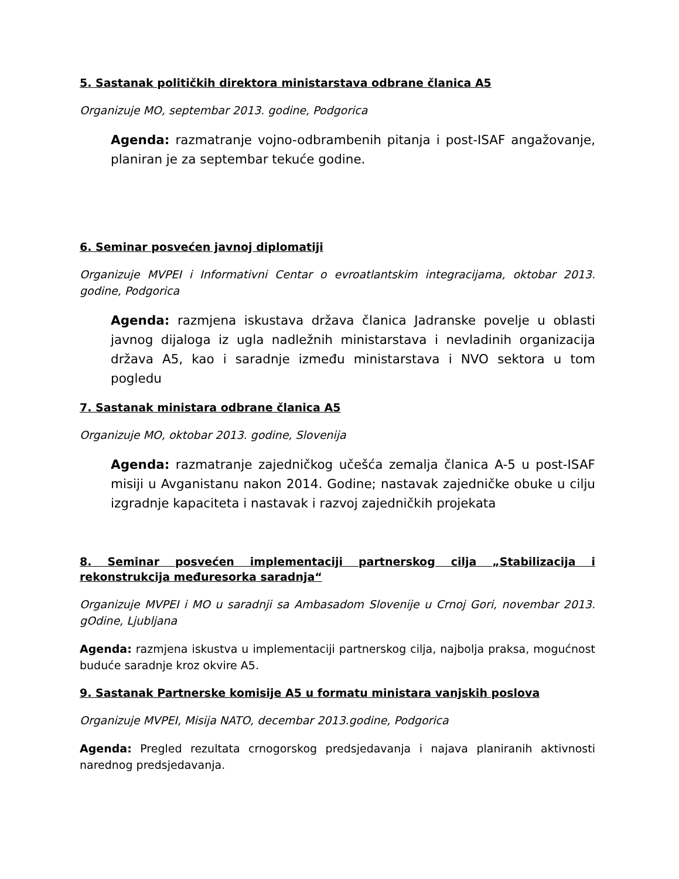5. Sastanak političkih direktora ministarstava odbrane članica A5
Organizuje MO, septembar 2013. godine, Podgorica
Agenda: razmatranje vojno-odbrambenih pitanja i post-ISAF angažovanje, planiran je za septembar tekuće godine.
6. Seminar posvećen javnoj diplomatiji
Organizuje MVPEI i Informativni Centar o evroatlantskim integracijama, oktobar 2013. godine, Podgorica
Agenda: razmjena iskustava država članica Jadranske povelje u oblasti javnog dijaloga iz ugla nadležnih ministarstava i nevladinih organizacija država A5, kao i saradnje između ministarstava i NVO sektora u tom pogledu
7. Sastanak ministara odbrane članica A5
Organizuje MO, oktobar 2013. godine, Slovenija
Agenda: razmatranje zajedničkog učešća zemalja članica A-5 u post-ISAF misiji u Avganistanu nakon 2014. Godine; nastavak zajedničke obuke u cilju izgradnje kapaciteta i nastavak i razvoj zajedničkih projekata
8. Seminar posvećen implementaciji partnerskog cilja „Stabilizacija i rekonstrukcija međuresorka saradnja“
Organizuje MVPEI i MO u saradnji sa Ambasadom Slovenije u Crnoj Gori, novembar 2013. gOdine, Ljubljana
Agenda: razmjena iskustva u implementaciji partnerskog cilja, najbolja praksa, mogućnost buduće saradnje kroz okvire A5.
9. Sastanak Partnerske komisije A5 u formatu ministara vanjskih poslova
Organizuje MVPEI, Misija NATO, decembar 2013.godine, Podgorica
Agenda: Pregled rezultata crnogorskog predsjedavanja i najava planiranih aktivnosti narednog predsjedavanja.